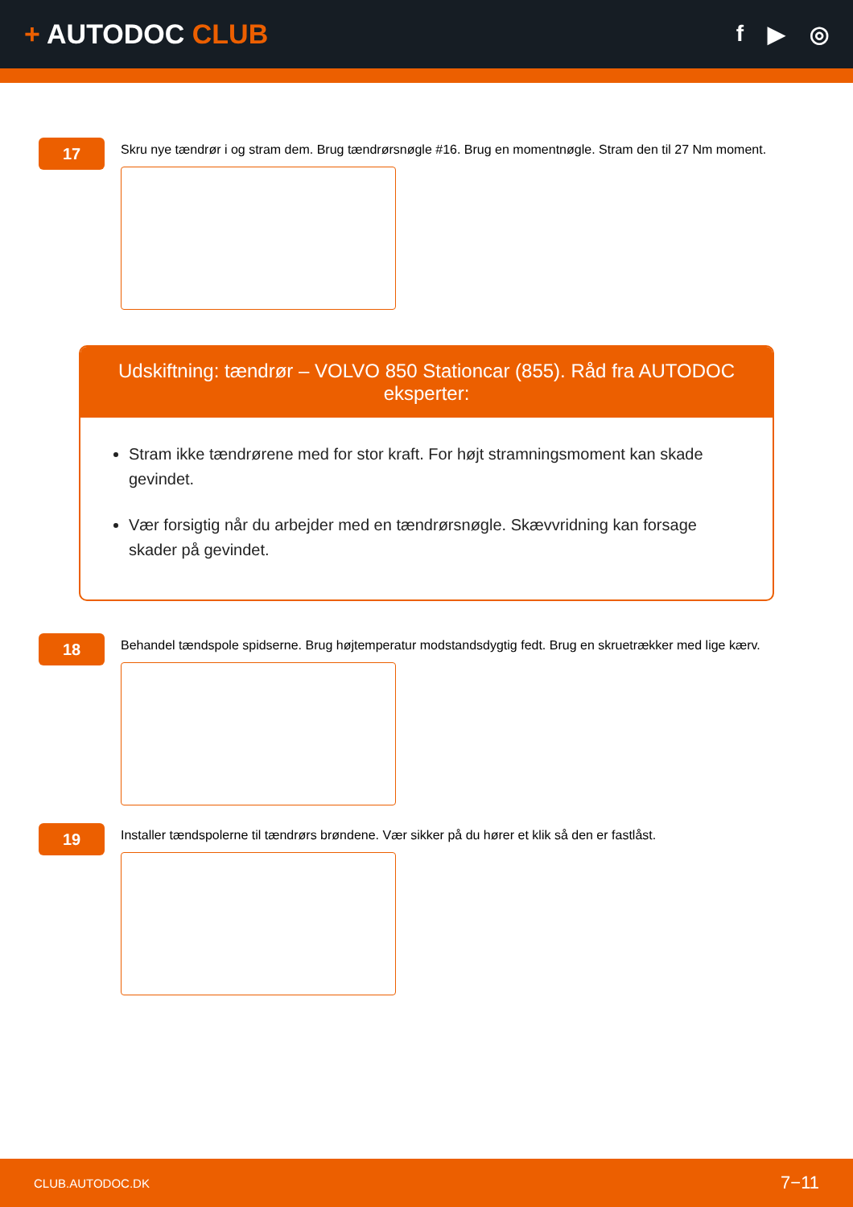+ AUTODOC CLUB
f ▶ ◎
17
Skru nye tændrør i og stram dem. Brug tændrørsnøgle #16. Brug en momentnøgle. Stram den til 27 Nm moment.
Udskiftning: tændrør – VOLVO 850 Stationcar (855). Råd fra AUTODOC eksperter:
Stram ikke tændrørene med for stor kraft. For højt stramningsmoment kan skade gevindet.
Vær forsigtig når du arbejder med en tændrørsnøgle. Skævvridning kan forsage skader på gevindet.
18
Behandel tændspole spidserne. Brug højtemperatur modstandsdygtig fedt. Brug en skruetrækker med lige kærv.
19
Installer tændspolerne til tændrørs brøndene. Vær sikker på du hører et klik så den er fastlåst.
CLUB.AUTODOC.DK 7−11